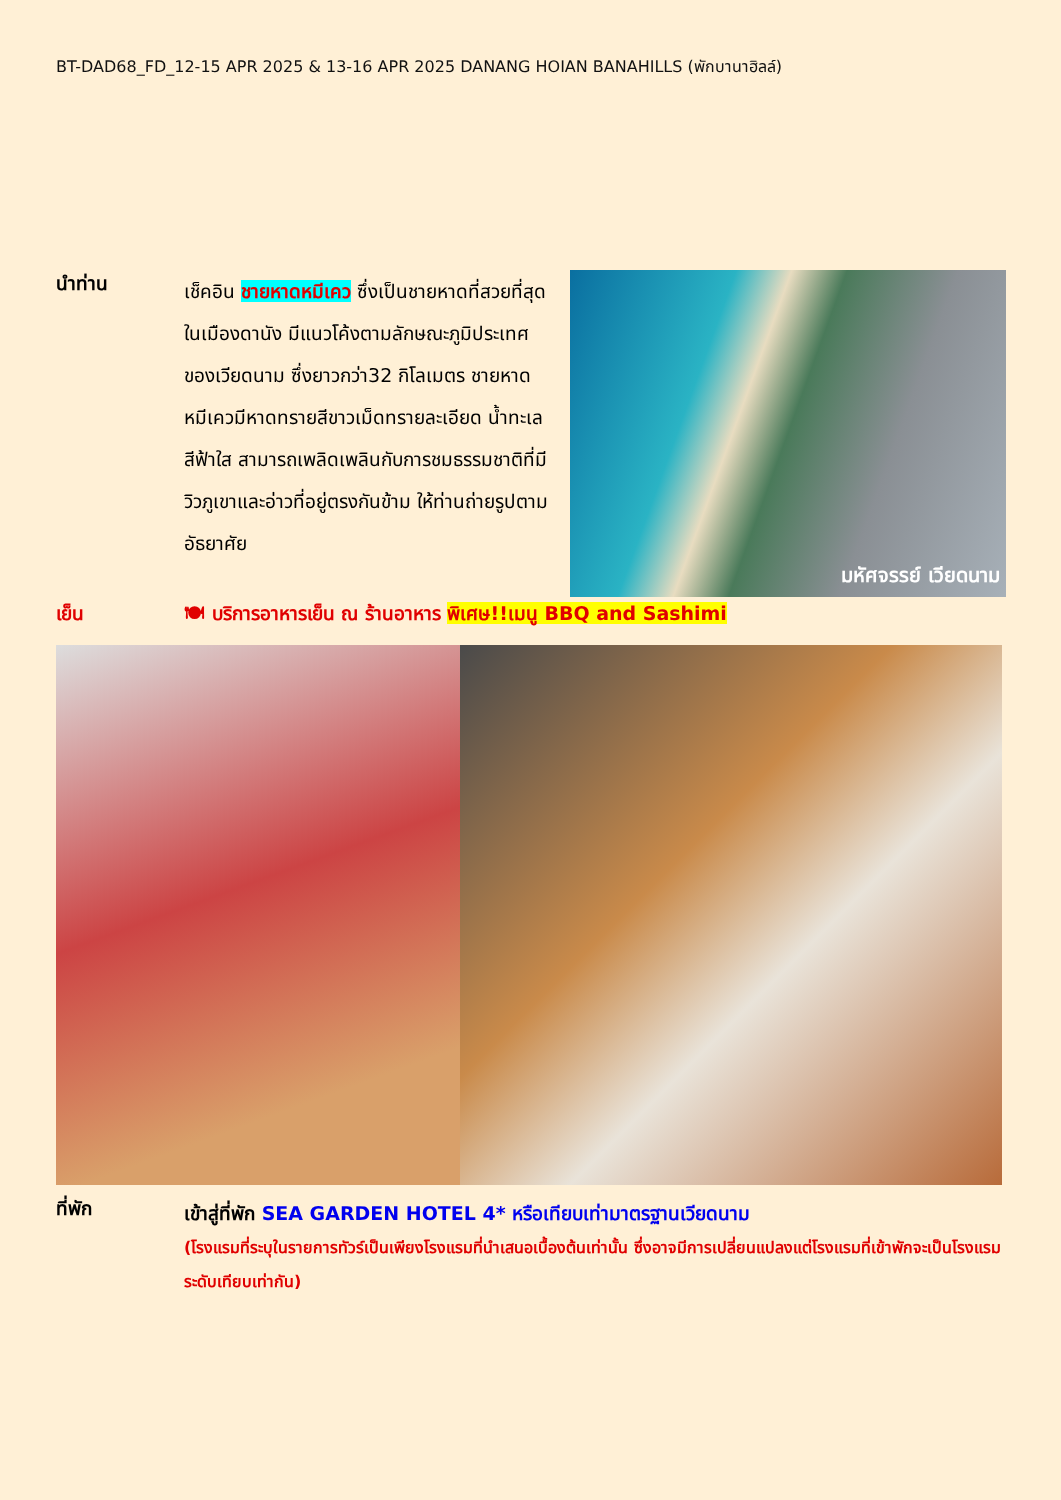BT-DAD68_FD_12-15 APR 2025 & 13-16 APR 2025 DANANG HOIAN BANAHILLS (พักบานาฮิลล์)
นำท่าน
เช็คอิน ชายหาดหมีเคว ซึ่งเป็นชายหาดที่สวยที่สุดในเมืองดานัง มีแนวโค้งตามลักษณะภูมิประเทศของเวียดนาม ซึ่งยาวกว่า32 กิโลเมตร ชายหาดหมีเควมีหาดทรายสีขาวเม็ดทรายละเอียด น้ำทะเลสีฟ้าใส สามารถเพลิดเพลินกับการชมธรรมชาติที่มีวิวภูเขาและอ่าวที่อยู่ตรงกันข้าม ให้ท่านถ่ายรูปตามอัธยาศัย
มหัศจรรย์ เวียดนาม
เย็น 🍽 บริการอาหารเย็น ณ ร้านอาหาร พิเศษ!!เมนู BBQ and Sashimi
ที่พัก
เข้าสู่ที่พัก SEA GARDEN HOTEL 4* หรือเทียบเท่ามาตรฐานเวียดนาม
(โรงแรมที่ระบุในรายการทัวร์เป็นเพียงโรงแรมที่นำเสนอเบื้องต้นเท่านั้น ซึ่งอาจมีการเปลี่ยนแปลงแต่โรงแรมที่เข้าพักจะเป็นโรงแรมระดับเทียบเท่ากัน)